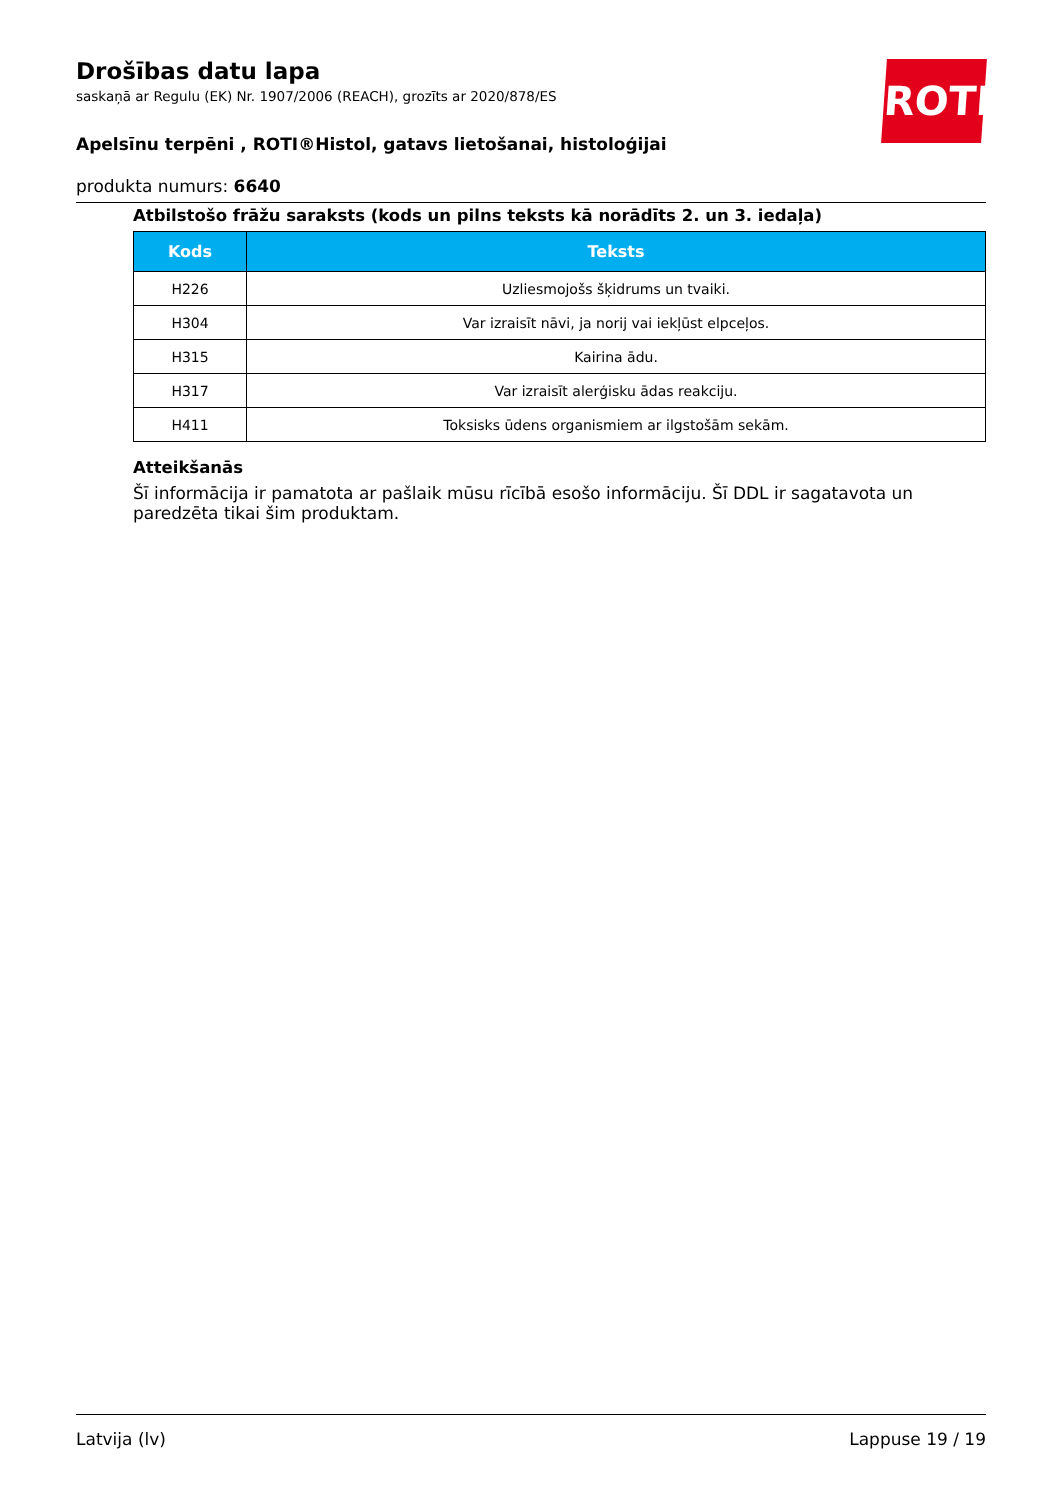ROTH
Drošības datu lapa
saskaņā ar Regulu (EK) Nr. 1907/2006 (REACH), grozīts ar 2020/878/ES
Apelsīnu terpēni , ROTI®Histol, gatavs lietošanai, histoloģijai
produkta numurs: 6640
Atbilstošo frāžu saraksts (kods un pilns teksts kā norādīts 2. un 3. iedaļa)
| Kods | Teksts |
| --- | --- |
| H226 | Uzliesmojošs šķidrums un tvaiki. |
| H304 | Var izraisīt nāvi, ja norij vai iekļūst elpceļos. |
| H315 | Kairina ādu. |
| H317 | Var izraisīt alerģisku ādas reakciju. |
| H411 | Toksisks ūdens organismiem ar ilgstošām sekām. |
Atteikšanās
Šī informācija ir pamatota ar pašlaik mūsu rīcībā esošo informāciju. Šī DDL ir sagatavota un paredzēta tikai šim produktam.
Latvija (lv) Lappuse 19 / 19